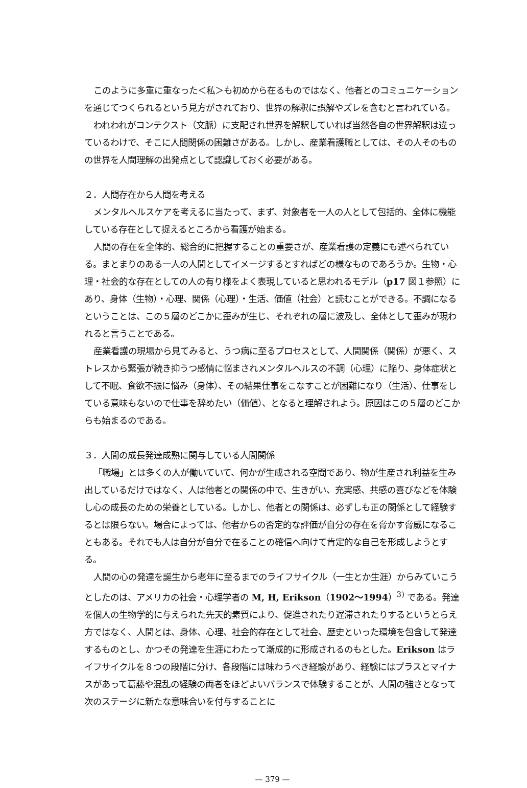このように多重に重なった＜私＞も初めから在るものではなく、他者とのコミュニケーションを通じてつくられるという見方がされており、世界の解釈に誤解やズレを含むと言われている。
われわれがコンテクスト（文脈）に支配され世界を解釈していれば当然各自の世界解釈は違っているわけで、そこに人間関係の困難さがある。しかし、産業看護職としては、その人そのものの世界を人間理解の出発点として認識しておく必要がある。
２．人間存在から人間を考える
メンタルヘルスケアを考えるに当たって、まず、対象者を一人の人として包括的、全体に機能している存在として捉えるところから看護が始まる。
人間の存在を全体的、総合的に把握することの重要さが、産業看護の定義にも述べられている。まとまりのある一人の人間としてイメージするとすればどの様なものであろうか。生物・心理・社会的な存在としての人の有り様をよく表現していると思われるモデル（p17 図１参照）にあり、身体（生物）・心理、関係（心理）・生活、価値（社会）と読むことができる。不調になるということは、この５層のどこかに歪みが生じ、それぞれの層に波及し、全体として歪みが現われると言うことである。
産業看護の現場から見てみると、うつ病に至るプロセスとして、人間関係（関係）が悪く、ストレスから緊張が続き抑うつ感情に悩まされメンタルヘルスの不調（心理）に陥り、身体症状として不眠、食欲不振に悩み（身体）、その結果仕事をこなすことが困難になり（生活）、仕事をしている意味もないので仕事を辞めたい（価値）、となると理解されよう。原因はこの５層のどこからも始まるのである。
３．人間の成長発達成熟に関与している人間関係
「職場」とは多くの人が働いていて、何かが生成される空間であり、物が生産され利益を生み出しているだけではなく、人は他者との関係の中で、生きがい、充実感、共感の喜びなどを体験し心の成長のための栄養としている。しかし、他者との関係は、必ずしも正の関係として経験するとは限らない。場合によっては、他者からの否定的な評価が自分の存在を脅かす脅威になることもある。それでも人は自分が自分で在ることの確信へ向けて肯定的な自己を形成しようとする。
人間の心の発達を誕生から老年に至るまでのライフサイクル（一生とか生涯）からみていこうとしたのは、アメリカの社会・心理学者の M, H, Erikson（1902～1994）<sup>3)</sup> である。発達を個人の生物学的に与えられた先天的素質により、促進されたり遅滞されたりするというとらえ方ではなく、人間とは、身体、心理、社会的存在として社会、歴史といった環境を包含して発達するものとし、かつその発達を生涯にわたって漸成的に形成されるのもとした。Erikson はライフサイクルを８つの段階に分け、各段階には味わうべき経験があり、経験にはプラスとマイナスがあって葛藤や混乱の経験の両者をほどよいバランスで体験することが、人間の強さとなって次のステージに新たな意味合いを付与することに
— 379 —